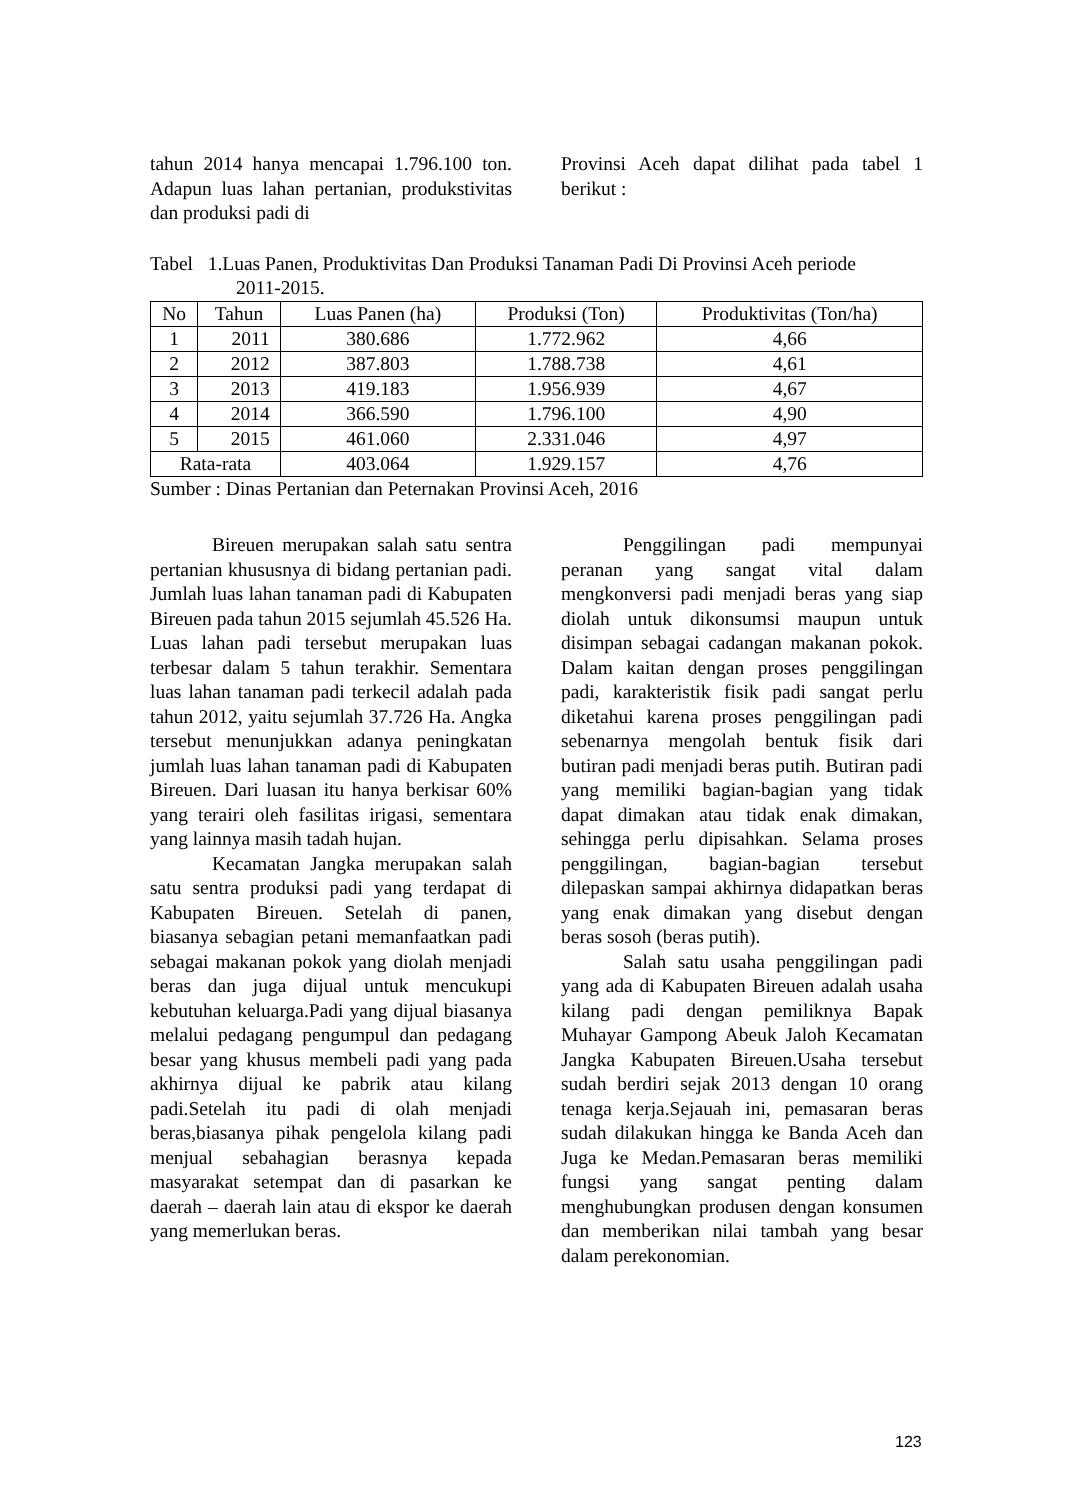tahun 2014 hanya mencapai 1.796.100 ton. Adapun luas lahan pertanian, produkstivitas dan produksi padi di
Provinsi Aceh dapat dilihat pada tabel 1 berikut :
Tabel 1.Luas Panen, Produktivitas Dan Produksi Tanaman Padi Di Provinsi Aceh periode
2011-2015.
| No | Tahun | Luas Panen (ha) | Produksi (Ton) | Produktivitas (Ton/ha) |
| --- | --- | --- | --- | --- |
| 1 | 2011 | 380.686 | 1.772.962 | 4,66 |
| 2 | 2012 | 387.803 | 1.788.738 | 4,61 |
| 3 | 2013 | 419.183 | 1.956.939 | 4,67 |
| 4 | 2014 | 366.590 | 1.796.100 | 4,90 |
| 5 | 2015 | 461.060 | 2.331.046 | 4,97 |
| Rata-rata | | 403.064 | 1.929.157 | 4,76 |
Sumber : Dinas Pertanian dan Peternakan Provinsi Aceh, 2016
Bireuen merupakan salah satu sentra pertanian khususnya di bidang pertanian padi. Jumlah luas lahan tanaman padi di Kabupaten Bireuen pada tahun 2015 sejumlah 45.526 Ha. Luas lahan padi tersebut merupakan luas terbesar dalam 5 tahun terakhir. Sementara luas lahan tanaman padi terkecil adalah pada tahun 2012, yaitu sejumlah 37.726 Ha. Angka tersebut menunjukkan adanya peningkatan jumlah luas lahan tanaman padi di Kabupaten Bireuen. Dari luasan itu hanya berkisar 60% yang terairi oleh fasilitas irigasi, sementara yang lainnya masih tadah hujan.
Kecamatan Jangka merupakan salah satu sentra produksi padi yang terdapat di Kabupaten Bireuen. Setelah di panen, biasanya sebagian petani memanfaatkan padi sebagai makanan pokok yang diolah menjadi beras dan juga dijual untuk mencukupi kebutuhan keluarga.Padi yang dijual biasanya melalui pedagang pengumpul dan pedagang besar yang khusus membeli padi yang pada akhirnya dijual ke pabrik atau kilang padi.Setelah itu padi di olah menjadi beras,biasanya pihak pengelola kilang padi menjual sebahagian berasnya kepada masyarakat setempat dan di pasarkan ke daerah – daerah lain atau di ekspor ke daerah yang memerlukan beras.
Penggilingan padi mempunyai peranan yang sangat vital dalam mengkonversi padi menjadi beras yang siap diolah untuk dikonsumsi maupun untuk disimpan sebagai cadangan makanan pokok. Dalam kaitan dengan proses penggilingan padi, karakteristik fisik padi sangat perlu diketahui karena proses penggilingan padi sebenarnya mengolah bentuk fisik dari butiran padi menjadi beras putih. Butiran padi yang memiliki bagian-bagian yang tidak dapat dimakan atau tidak enak dimakan, sehingga perlu dipisahkan. Selama proses penggilingan, bagian-bagian tersebut dilepaskan sampai akhirnya didapatkan beras yang enak dimakan yang disebut dengan beras sosoh (beras putih).
Salah satu usaha penggilingan padi yang ada di Kabupaten Bireuen adalah usaha kilang padi dengan pemiliknya Bapak Muhayar Gampong Abeuk Jaloh Kecamatan Jangka Kabupaten Bireuen.Usaha tersebut sudah berdiri sejak 2013 dengan 10 orang tenaga kerja.Sejauah ini, pemasaran beras sudah dilakukan hingga ke Banda Aceh dan Juga ke Medan.Pemasaran beras memiliki fungsi yang sangat penting dalam menghubungkan produsen dengan konsumen dan memberikan nilai tambah yang besar dalam perekonomian.
123